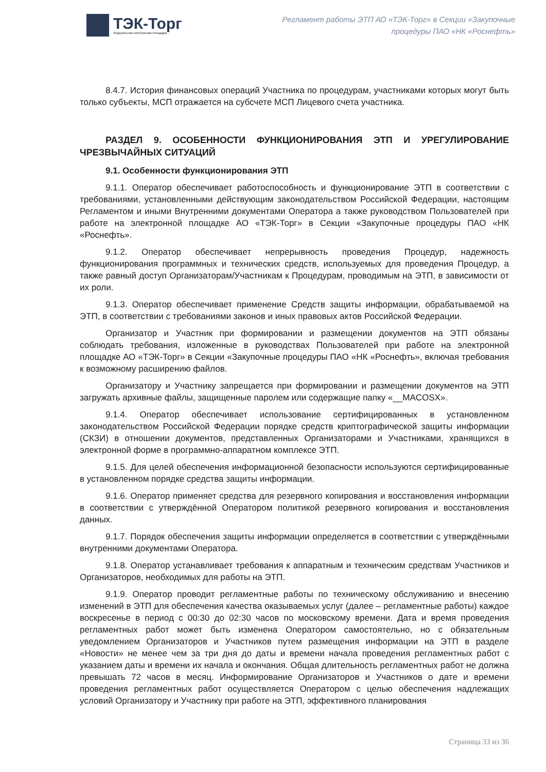ТЭК-Торг
Федеральная электронная площадка
Регламент работы ЭТП АО «ТЭК-Торг» в Секции «Закупочные
процедуры ПАО «НК «Роснефть»
8.4.7. История финансовых операций Участника по процедурам, участниками которых могут быть только субъекты, МСП отражается на субсчете МСП Лицевого счета участника.
РАЗДЕЛ 9. ОСОБЕННОСТИ ФУНКЦИОНИРОВАНИЯ ЭТП И УРЕГУЛИРОВАНИЕ ЧРЕЗВЫЧАЙНЫХ СИТУАЦИЙ
9.1. Особенности функционирования ЭТП
9.1.1. Оператор обеспечивает работоспособность и функционирование ЭТП в соответствии с требованиями, установленными действующим законодательством Российской Федерации, настоящим Регламентом и иными Внутренними документами Оператора а также руководством Пользователей при работе на электронной площадке АО «ТЭК-Торг» в Секции «Закупочные процедуры ПАО «НК «Роснефть».
9.1.2. Оператор обеспечивает непрерывность проведения Процедур, надежность функционирования программных и технических средств, используемых для проведения Процедур, а также равный доступ Организаторам/Участникам к Процедурам, проводимым на ЭТП, в зависимости от их роли.
9.1.3. Оператор обеспечивает применение Средств защиты информации, обрабатываемой на ЭТП, в соответствии с требованиями законов и иных правовых актов Российской Федерации.
Организатор и Участник при формировании и размещении документов на ЭТП обязаны соблюдать требования, изложенные в руководствах Пользователей при работе на электронной площадке АО «ТЭК-Торг» в Секции «Закупочные процедуры ПАО «НК «Роснефть», включая требования к возможному расширению файлов.
Организатору и Участнику запрещается при формировании и размещении документов на ЭТП загружать архивные файлы, защищенные паролем или содержащие папку «__MACOSX».
9.1.4. Оператор обеспечивает использование сертифицированных в установленном законодательством Российской Федерации порядке средств криптографической защиты информации (СКЗИ) в отношении документов, представленных Организаторами и Участниками, хранящихся в электронной форме в программно-аппаратном комплексе ЭТП.
9.1.5. Для целей обеспечения информационной безопасности используются сертифицированные в установленном порядке средства защиты информации.
9.1.6. Оператор применяет средства для резервного копирования и восстановления информации в соответствии с утверждённой Оператором политикой резервного копирования и восстановления данных.
9.1.7. Порядок обеспечения защиты информации определяется в соответствии с утверждёнными внутренними документами Оператора.
9.1.8. Оператор устанавливает требования к аппаратным и техническим средствам Участников и Организаторов, необходимых для работы на ЭТП.
9.1.9. Оператор проводит регламентные работы по техническому обслуживанию и внесению изменений в ЭТП для обеспечения качества оказываемых услуг (далее – регламентные работы) каждое воскресенье в период с 00:30 до 02:30 часов по московскому времени. Дата и время проведения регламентных работ может быть изменена Оператором самостоятельно, но с обязательным уведомлением Организаторов и Участников путем размещения информации на ЭТП в разделе «Новости» не менее чем за три дня до даты и времени начала проведения регламентных работ с указанием даты и времени их начала и окончания. Общая длительность регламентных работ не должна превышать 72 часов в месяц. Информирование Организаторов и Участников о дате и времени проведения регламентных работ осуществляется Оператором с целью обеспечения надлежащих условий Организатору и Участнику при работе на ЭТП, эффективного планирования
Страница 33 из 36